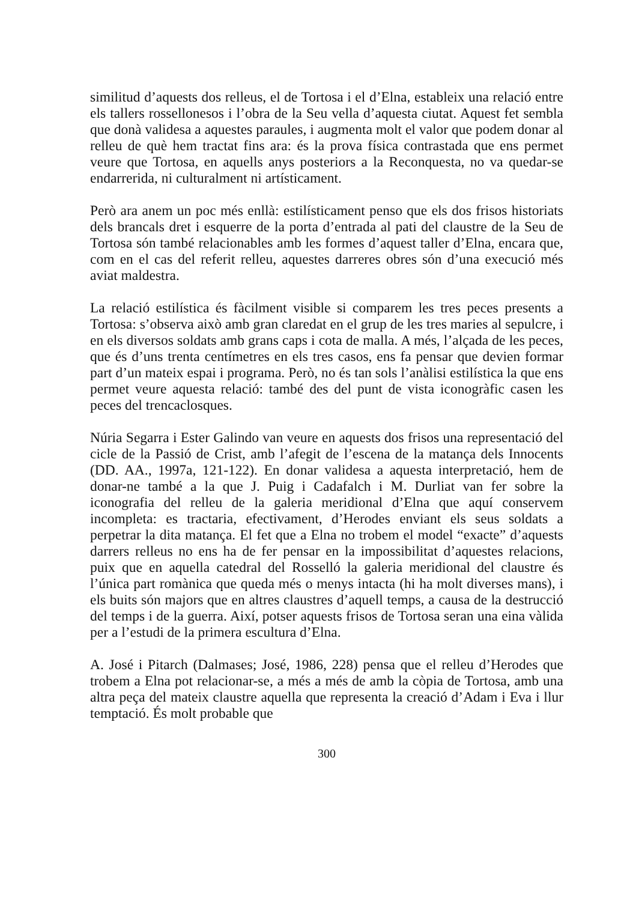similitud d’aquests dos relleus, el de Tortosa i el d’Elna, estableix una relació entre els tallers rossellonesos i l’obra de la Seu vella d’aquesta ciutat. Aquest fet sembla que donà validesa a aquestes paraules, i augmenta molt el valor que podem donar al relleu de què hem tractat fins ara: és la prova física contrastada que ens permet veure que Tortosa, en aquells anys posteriors a la Reconquesta, no va quedar-se endarrerida, ni culturalment ni artísticament.
Però ara anem un poc més enllà: estilísticament penso que els dos frisos historiats dels brancals dret i esquerre de la porta d’entrada al pati del claustre de la Seu de Tortosa són també relacionables amb les formes d’aquest taller d’Elna, encara que, com en el cas del referit relleu, aquestes darreres obres són d’una execució més aviat maldestra.
La relació estilística és fàcilment visible si comparem les tres peces presents a Tortosa: s’observa això amb gran claredat en el grup de les tres maries al sepulcre, i en els diversos soldats amb grans caps i cota de malla. A més, l’alçada de les peces, que és d’uns trenta centímetres en els tres casos, ens fa pensar que devien formar part d’un mateix espai i programa. Però, no és tan sols l’anàlisi estilística la que ens permet veure aquesta relació: també des del punt de vista iconogràfic casen les peces del trencaclosques.
Núria Segarra i Ester Galindo van veure en aquests dos frisos una representació del cicle de la Passió de Crist, amb l’afegit de l’escena de la matança dels Innocents (DD. AA., 1997a, 121-122). En donar validesa a aquesta interpretació, hem de donar-ne també a la que J. Puig i Cadafalch i M. Durliat van fer sobre la iconografia del relleu de la galeria meridional d’Elna que aquí conservem incompleta: es tractaria, efectivament, d’Herodes enviant els seus soldats a perpetrar la dita matança. El fet que a Elna no trobem el model “exacte” d’aquests darrers relleus no ens ha de fer pensar en la impossibilitat d’aquestes relacions, puix que en aquella catedral del Rosselló la galeria meridional del claustre és l’única part romànica que queda més o menys intacta (hi ha molt diverses mans), i els buits són majors que en altres claustres d’aquell temps, a causa de la destrucció del temps i de la guerra. Així, potser aquests frisos de Tortosa seran una eina vàlida per a l’estudi de la primera escultura d’Elna.
A. José i Pitarch (Dalmases; José, 1986, 228) pensa que el relleu d’Herodes que trobem a Elna pot relacionar-se, a més a més de amb la còpia de Tortosa, amb una altra peça del mateix claustre aquella que representa la creació d’Adam i Eva i llur temptació. És molt probable que
300